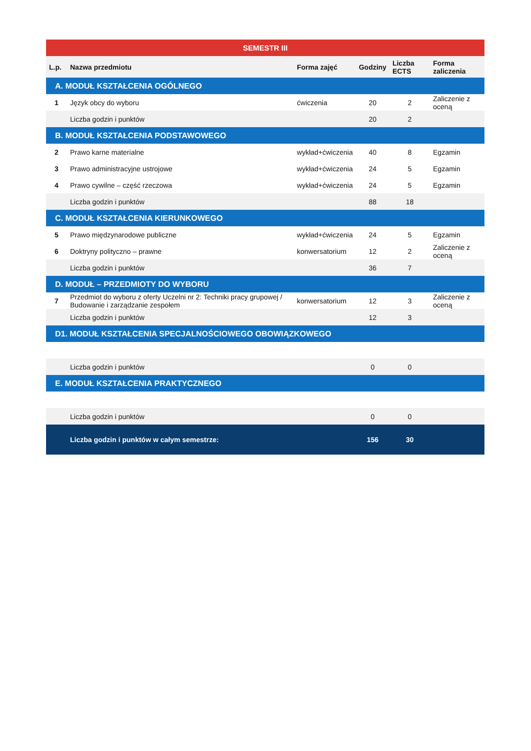| SEMESTR III | | | | | |
| --- | --- | --- | --- | --- | --- |
| L.p. | Nazwa przedmiotu | Forma zajęć | Godziny | Liczba ECTS | Forma zaliczenia |
| A. MODUŁ KSZTAŁCENIA OGÓLNEGO | | | | | |
| 1 | Język obcy do wyboru | ćwiczenia | 20 | 2 | Zaliczenie z oceną |
| | Liczba godzin i punktów | | 20 | 2 | |
| B. MODUŁ KSZTAŁCENIA PODSTAWOWEGO | | | | | |
| 2 | Prawo karne materialne | wykład+ćwiczenia | 40 | 8 | Egzamin |
| 3 | Prawo administracyjne ustrojowe | wykład+ćwiczenia | 24 | 5 | Egzamin |
| 4 | Prawo cywilne – część rzeczowa | wykład+ćwiczenia | 24 | 5 | Egzamin |
| | Liczba godzin i punktów | | 88 | 18 | |
| C. MODUŁ KSZTAŁCENIA KIERUNKOWEGO | | | | | |
| 5 | Prawo międzynarodowe publiczne | wykład+ćwiczenia | 24 | 5 | Egzamin |
| 6 | Doktryny polityczno – prawne | konwersatorium | 12 | 2 | Zaliczenie z oceną |
| | Liczba godzin i punktów | | 36 | 7 | |
| D. MODUŁ – PRZEDMIOTY DO WYBORU | | | | | |
| 7 | Przedmiot do wyboru z oferty Uczelni nr 2: Techniki pracy grupowej / Budowanie i zarządzanie zespołem | konwersatorium | 12 | 3 | Zaliczenie z oceną |
| | Liczba godzin i punktów | | 12 | 3 | |
| D1. MODUŁ KSZTAŁCENIA SPECJALNOŚCIOWEGO OBOWIĄZKOWEGO | | | | | |
| | Liczba godzin i punktów | | 0 | 0 | |
| E. MODUŁ KSZTAŁCENIA PRAKTYCZNEGO | | | | | |
| | Liczba godzin i punktów | | 0 | 0 | |
| | Liczba godzin i punktów w całym semestrze: | | 156 | 30 | |